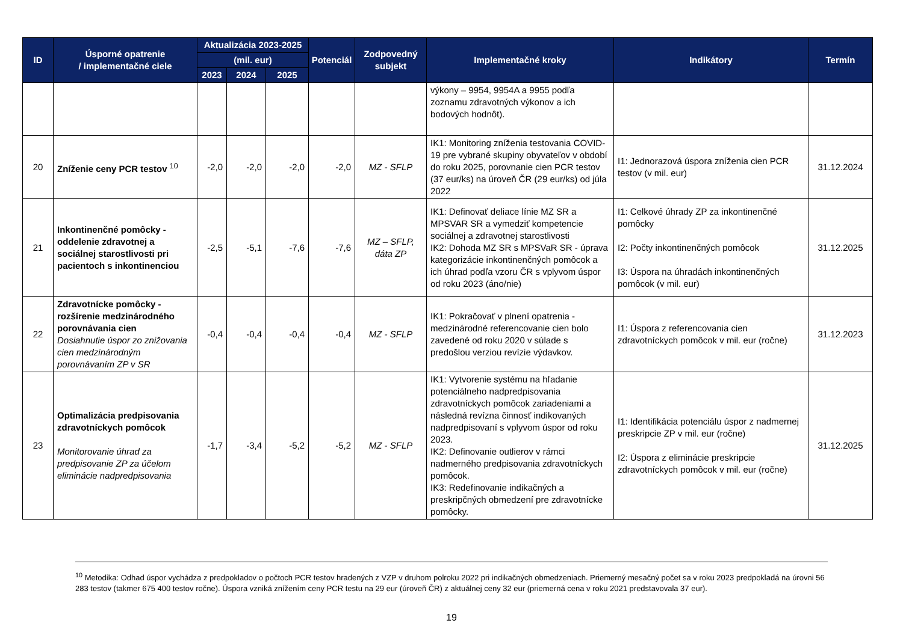| ID | Úsporné opatrenie / implementačné ciele | Aktualizácia 2023-2025 | | | Potenciál | Zodpovedný subjekt | Implementačné kroky | Indikátory | Termín |
| --- | --- | --- | --- | --- | --- | --- | --- | --- | --- |
| | | (mil. eur) | | | | | | | |
| | | 2023 | 2024 | 2025 | | | | | |
| | | | | | | | výkony – 9954, 9954A a 9955 podľa zoznamu zdravotných výkonov a ich bodových hodnôt). | | |
| 20 | Zníženie ceny PCR testov <sup>10</sup> | -2,0 | -2,0 | -2,0 | -2,0 | MZ - SFLP | IK1: Monitoring zníženia testovania COVID-19 pre vybrané skupiny obyvateľov v období do roku 2025, porovnanie cien PCR testov (37 eur/ks) na úroveň ČR (29 eur/ks) od júla 2022 | I1: Jednorazová úspora zníženia cien PCR testov (v mil. eur) | 31.12.2024 |
| 21 | Inkontinenčné pomôcky - oddelenie zdravotnej a sociálnej starostlivosti pri pacientoch s inkontinenciou | -2,5 | -5,1 | -7,6 | -7,6 | MZ – SFLP, dáta ZP | IK1: Definovať deliace línie MZ SR a MPSVAR SR a vymedziť kompetencie sociálnej a zdravotnej starostlivosti IK2: Dohoda MZ SR s MPSVaR SR - úprava kategorizácie inkontinenčných pomôcok a ich úhrad podľa vzoru ČR s vplyvom úspor od roku 2023 (áno/nie) | I1: Celkové úhrady ZP za inkontinenčné pomôcky I2: Počty inkontinenčných pomôcok I3: Úspora na úhradách inkontinenčných pomôcok (v mil. eur) | 31.12.2025 |
| 22 | Zdravotnícke pomôcky - rozšírenie medzinárodného porovnávania cien Dosiahnutie úspor zo znižovania cien medzinárodným porovnávaním ZP v SR | -0,4 | -0,4 | -0,4 | -0,4 | MZ - SFLP | IK1: Pokračovať v plnení opatrenia - medzinárodné referencovanie cien bolo zavedené od roku 2020 v súlade s predošlou verziou revízie výdavkov. | I1: Úspora z referencovania cien zdravotníckych pomôcok v mil. eur (ročne) | 31.12.2023 |
| 23 | Optimalizácia predpisovania zdravotníckych pomôcok Monitorovanie úhrad za predpisovanie ZP za účelom eliminácie nadpredpisovania | -1,7 | -3,4 | -5,2 | -5,2 | MZ - SFLP | IK1: Vytvorenie systému na hľadanie potenciálneho nadpredpisovania zdravotníckych pomôcok zariadeniami a následná revízna činnosť indikovaných nadpredpisovaní s vplyvom úspor od roku 2023. IK2: Definovanie outlierov v rámci nadmerného predpisovania zdravotníckych pomôcok. IK3: Redefinovanie indikačných a preskripčných obmedzení pre zdravotnícke pomôcky. | I1: Identifikácia potenciálu úspor z nadmernej preskripcie ZP v mil. eur (ročne) I2: Úspora z eliminácie preskripcie zdravotníckych pomôcok v mil. eur (ročne) | 31.12.2025 |
<sup>10</sup> Metodika: Odhad úspor vychádza z predpokladov o počtoch PCR testov hradených z VZP v druhom polroku 2022 pri indikačných obmedzeniach. Priemerný mesačný počet sa v roku 2023 predpokladá na úrovni 56 283 testov (takmer 675 400 testov ročne). Úspora vzniká znížením ceny PCR testu na 29 eur (úroveň ČR) z aktuálnej ceny 32 eur (priemerná cena v roku 2021 predstavovala 37 eur).
19